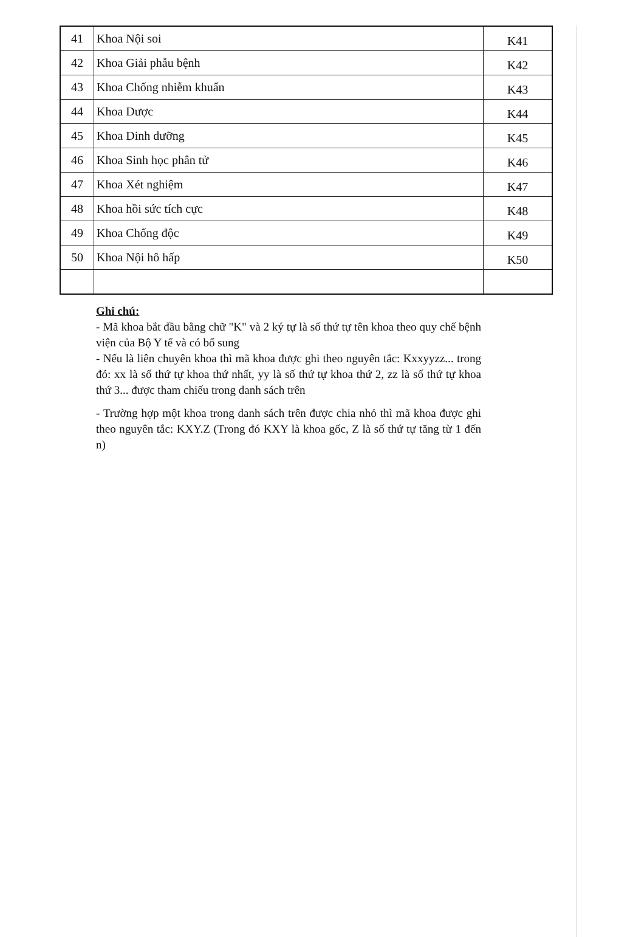| 41 | Khoa Nội soi | K41 |
| 42 | Khoa Giải phẫu bệnh | K42 |
| 43 | Khoa Chống nhiễm khuẩn | K43 |
| 44 | Khoa Dược | K44 |
| 45 | Khoa Dinh dưỡng | K45 |
| 46 | Khoa Sinh học phân tử | K46 |
| 47 | Khoa Xét nghiệm | K47 |
| 48 | Khoa hồi sức tích cực | K48 |
| 49 | Khoa Chống độc | K49 |
| 50 | Khoa Nội hô hấp | K50 |
Ghi chú:
- Mã khoa bắt đầu bằng chữ "K" và 2 ký tự là số thứ tự tên khoa theo quy chế bệnh viện của Bộ Y tế và có bổ sung
- Nếu là liên chuyên khoa thì mã khoa được ghi theo nguyên tắc: Kxxyyzz... trong đó: xx là số thứ tự khoa thứ nhất, yy là số thứ tự khoa thứ 2, zz là số thứ tự khoa thứ 3... được tham chiếu trong danh sách trên
- Trường hợp một khoa trong danh sách trên được chia nhỏ thì mã khoa được ghi theo nguyên tắc: KXY.Z (Trong đó KXY là khoa gốc, Z là số thứ tự tăng từ 1 đến n)